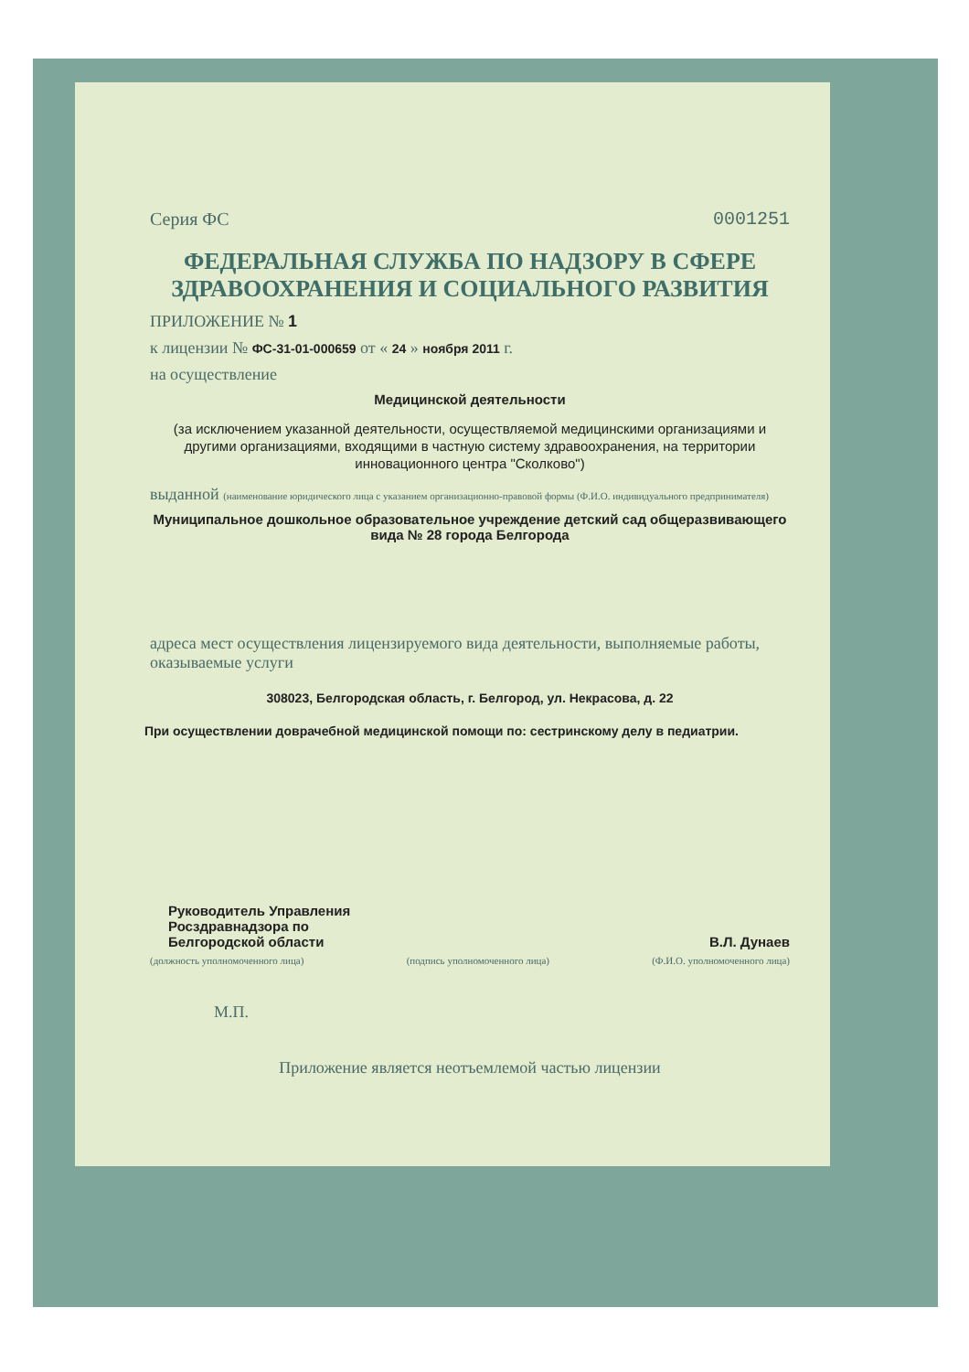Серия ФС 0001251
ФЕДЕРАЛЬНАЯ СЛУЖБА ПО НАДЗОРУ В СФЕРЕ ЗДРАВООХРАНЕНИЯ И СОЦИАЛЬНОГО РАЗВИТИЯ
ПРИЛОЖЕНИЕ № 1
к лицензии № ФС-31-01-000659 от « 24 » ноября 2011 г.
на осуществление
Медицинской деятельности
(за исключением указанной деятельности, осуществляемой медицинскими организациями и другими организациями, входящими в частную систему здравоохранения, на территории инновационного центра "Сколково")
выданной (наименование юридического лица с указанием организационно-правовой формы (Ф.И.О. индивидуального предпринимателя)
Муниципальное дошкольное образовательное учреждение детский сад общеразвивающего вида № 28 города Белгорода
адреса мест осуществления лицензируемого вида деятельности, выполняемые работы, оказываемые услуги
308023, Белгородская область, г. Белгород, ул. Некрасова, д. 22
При осуществлении доврачебной медицинской помощи по: сестринскому делу в педиатрии.
Руководитель Управления
Росздравнадзора по
Белгородской области
В.Л. Дунаев
(должность уполномоченного лица) (подпись уполномоченного лица) (Ф.И.О. уполномоченного лица)
М.П.
Приложение является неотъемлемой частью лицензии